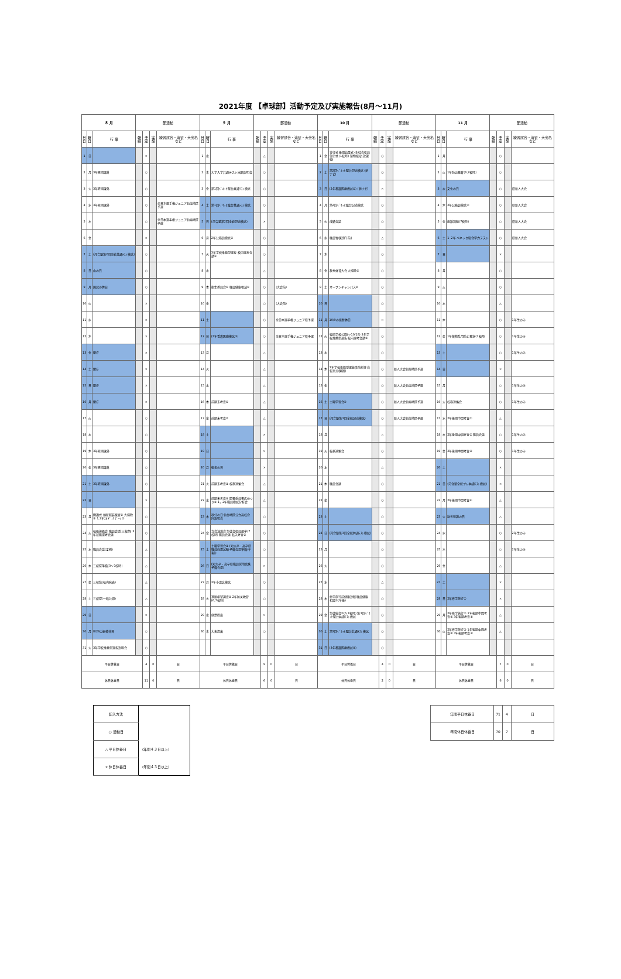2021年度 【卓球部】活動予定及び実施報告(8月～11月)
| ８ 月 | | | 部活動 | | | | ９ 月 | | | 部活動 | | | | 10 月 | | | 部活動 | | | | 11 月 | | | 部活動 | | | |
| --- | --- | --- | --- | --- | --- | --- | --- | --- | --- | --- | --- | --- | --- | --- | --- | --- | --- | --- | --- | --- | --- | --- | --- | --- | --- | --- | --- |
| 月日 | 曜日 | 行 事 | 朝練 | 予定 | 実施 | 練習試合・遠征・大会名など | 月日 | 曜日 | 行 事 | 朝練 | 予定 | 実施 | 練習試合・遠征・大会名など | 月日 | 曜日 | 行 事 | 朝練 | 予定 | 実施 | 練習試合・遠征・大会名など | 月日 | 曜日 | 行 事 | 朝練 | 予定 | 実施 | 練習試合・遠征・大会名など |
| 1 | 日 | | | × | | | 1 | 水 | | | △ | | | 1 | 金 | 壮行式 後期始業式･生徒会役員任命式 (1校時) 薬物検定(放課後) | | ○ | | | 1 | 月 | | | ○ | | |
| 2 | 月 | 3年夏期課外 | | ○ | | | 2 | 木 | 大学入学共通テスト出願説明会 | | ○ | | | 2 | 土 | 第2回ﾍﾞﾈｯｾ駿台記述模試 (夢ナビ) | | ○ | | | 2 | 火 | 1年防災教育(6,7校時) | | ○ | | |
| 3 | 火 | 3年夏期課外 | | ○ | | | 3 | 金 | 第1回ﾍﾞﾈｯｾ駿台共通ﾃｽﾄ模試 | | ○ | | | 3 | 日 | (2年看護医療模試①) (夢ナビ) | | × | | | 3 | 水 | 文化の日 | | ○ | | 県新人大会 |
| 4 | 水 | 3年夏期課外 | | ○ | | 全日本選手権ジュニア仙塩地区予選 | 4 | 土 | 第1回ﾍﾞﾈｯｾ駿台共通ﾃｽﾄ模試 | | ○ | | | 4 | 月 | 第2回ﾍﾞﾈｯｾ駿台記述模試 | | ○ | | | 4 | 木 | 2年公務員模試② | | ○ | | 県新人大会 |
| 5 | 木 | | | ○ | | 全日本選手権ジュニア仙塩地区予選 | 5 | 日 | (河合塾第2回全統記述模試) | | × | | | 5 | 火 | 成績会議 | | ○ | | | 5 | 金 | 避難訓練(7校時) | | ○ | | 県新人大会 |
| 6 | 金 | | | × | | | 6 | 月 | 2年公務員模試① | | ○ | | | 6 | 水 | 職員胃検診(午前) | | △ | | | 6 | 土 | 1･2年 ベネッセ総合学力テスト | | ○ | | 県新人大会 |
| 7 | 土 | (河合塾第2回全統共通ﾃｽﾄ模試) | | ○ | | | 7 | 火 | 3年学校推薦型選抜 校内選考会議① | | ○ | | | 7 | 木 | | | ○ | | | 7 | 日 | | | × | | |
| 8 | 日 | 山の日 | | ○ | | | 8 | 水 | | | △ | | | 8 | 金 | 秋季体育大会 大掃除⑦ | | ○ | | | 8 | 月 | | | ○ | | |
| 9 | 月 | 国民の休日 | | ○ | | | 9 | 木 | 衛生委員会① 職員健康相談① | | ○ | | (大会前) | 9 | 土 | オープンキャンパス② | | ○ | | | 9 | 火 | | | ○ | | |
| 10 | 火 | | | × | | | 10 | 金 | | | ○ | | (大会前) | 10 | 日 | | | ○ | | | 10 | 水 | | | △ | | |
| 11 | 水 | | | × | | | 11 | 土 | | | ○ | | 全日本選手権ジュニア県予選 | 11 | 月 | 10/9の振替休日 | | × | | | 11 | 木 | | | ○ | | 1年生のみ |
| 12 | 木 | | | × | | | 12 | 日 | (3年看護医療模試③) | | ○ | | 全日本選手権ジュニア県予選 | 12 | 火 | 後期学校公開(～10/18) 3年学校推薦型選抜 校内選考会議② | | ○ | | | 12 | 金 | 1年薬物乱用防止教室(7校時) | | ○ | | 1年生のみ |
| 13 | 金 | 閉庁 | | × | | | 13 | 月 | | | △ | | | 13 | 水 | | | ○ | | | 13 | 土 | | | ○ | | 1年生のみ |
| 14 | 土 | 閉庁 | | × | | | 14 | 火 | | | △ | | | 14 | 木 | 3年学校推薦型選抜事前指導 自転車点検(朝) | | ○ | | 新人大会仙塩地区予選 | 14 | 日 | | | × | | |
| 15 | 日 | 閉庁 | | × | | | 15 | 水 | | | △ | | | 15 | 金 | | | ○ | | 新人大会仙塩地区予選 | 15 | 月 | | | ○ | | 1年生のみ |
| 16 | 月 | 閉庁 | | × | | | 16 | 木 | 前期末考査① | | △ | | | 16 | 土 | 土曜学習会④ | | ○ | | 新人大会仙塩地区予選 | 16 | 火 | 校務連絡会 | | ○ | | 1年生のみ |
| 17 | 火 | | | ○ | | | 17 | 金 | 前期末考査② | | △ | | | 17 | 日 | (河合塾第3回全統記述模試) | | ○ | | 新人大会仙塩地区予選 | 17 | 水 | 2年後期中間考査① | | △ | | |
| 18 | 水 | | | ○ | | | 18 | 土 | | | × | | | 18 | 月 | | | △ | | | 18 | 木 | 2年後期中間考査② 職員会議 | | ○ | | 1年生のみ |
| 19 | 木 | 3年夏期課外 | | ○ | | | 19 | 日 | | | × | | | 19 | 火 | 校務連絡会 | | ○ | | | 19 | 金 | 2年後期中間考査③ | | ○ | | 1年生のみ |
| 20 | 金 | 3年夏期課外 | | ○ | | | 20 | 月 | 敬老の日 | | × | | | 20 | 水 | | | △ | | | 20 | 土 | | | × | | |
| 21 | 土 | 3年夏期課外 | | ○ | | | 21 | 火 | 前期末考査③ 校務連絡会 | | △ | | | 21 | 木 | 職員会議 | | ○ | | | 21 | 日 | (河合塾全統プレ共通ﾃｽﾄ模試) | | × | | |
| 22 | 日 | | | × | | | 22 | 水 | 前期末考査④ 図書委員書店めぐり② 1，2年職員模試分析会 | | △ | | | 22 | 金 | | | ○ | | | 22 | 月 | 2年後期中間考査④ | | △ | | |
| 23 | 月 | 開講式 頭髪服装検査② 大掃除⑤ 1,2年ｽﾀﾃﾞｨｻﾎﾟｰﾄ② | | ○ | | | 23 | 木 | 秋分の日 仙台地区公立高校合同説明会 | | ○ | | | 23 | 土 | | | ○ | | | 23 | 火 | 勤労感謝の日 | | △ | | |
| 24 | 火 | 校務連絡会 職員会議(三桜祭) 3年就職選考会議 | | ○ | | | 24 | 金 | 立会演説会 生徒会役員選挙(7校時) 職員会議 転入考査③ | | ○ | | | 24 | 日 | (河合塾第3回全統共通ﾃｽﾄ模試) | | ○ | | | 24 | 水 | | | ○ | | 2年生のみ |
| 25 | 水 | 職員会議(定例) | | △ | | | 25 | 土 | 土曜学習会③ (短大卒・高卒県職員採用試験 予備会場準備(午後)) | | ○ | | | 25 | 月 | | | ○ | | | 25 | 木 | | | ○ | | 2年生のみ |
| 26 | 木 | 三桜祭準備(3～7校時) | | △ | | | 26 | 日 | (短大卒・高卒県職員採用試験 予備会場) | | × | | | 26 | 火 | | | ○ | | | 26 | 金 | | | △ | | |
| 27 | 金 | 三桜祭(校内発表) | | △ | | | 27 | 月 | 3年小論文模試 | | ○ | | | 27 | 水 | | | △ | | | 27 | 土 | | | × | | |
| 28 | 土 | 三桜祭(一般公開) | | △ | | | 28 | 火 | 進路希望調査② 2年防災教育(6,7校時) | | ○ | | | 28 | 木 | 修学旅行前健康診断 職員健康相談②(午後) | | ○ | | | 28 | 日 | 2年修学旅行① | | × | | |
| 29 | 日 | | | × | | | 29 | 水 | 個票提出 | | × | | | 29 | 金 | 生徒総会②(6,7校時) 第3回ﾍﾞﾈｯｾ駿台共通ﾃｽﾄ模試 | | ○ | | | 29 | 月 | 2年修学旅行② 1年後期中間考査① 3年後期考査① | | △ | | |
| 30 | 月 | 8/28の振替休日 | | ○ | | | 30 | 木 | 大表提出 | | ○ | | | 30 | 土 | 第3回ﾍﾞﾈｯｾ駿台共通ﾃｽﾄ模試 | | ○ | | | 30 | 火 | 2年修学旅行③ 1年後期中間考査② 3年後期考査② | | △ | | |
| 31 | 火 | 3年学校推薦型選抜説明会 | | ○ | | | | | | | | | | 31 | 日 | (3年看護医療模試④) | | ○ | | | | | | | | | |
| 平日休養日 | | | | 4 | 0 | 日 | 平日休養日 | | | | 9 | 0 | 日 | 平日休養日 | | | | 4 | 0 | 日 | 平日休養日 | | | | 7 | 0 | 日 |
| 休日休養日 | | | | 11 | 0 | 日 | 休日休養日 | | | | 6 | 0 | 日 | 休日休養日 | | | | 2 | 0 | 日 | 休日休養日 | | | | 6 | 0 | 日 |
| 記入方法 | |
| ○ 活動日 | |
| △ 平日休養日 | (年間４３日以上) |
| × 休日休養日 | (年間４３日以上) |
| 年間平日休養日 | 71 | 4 | 日 |
| 年間休日休養日 | 70 | 7 | 日 |